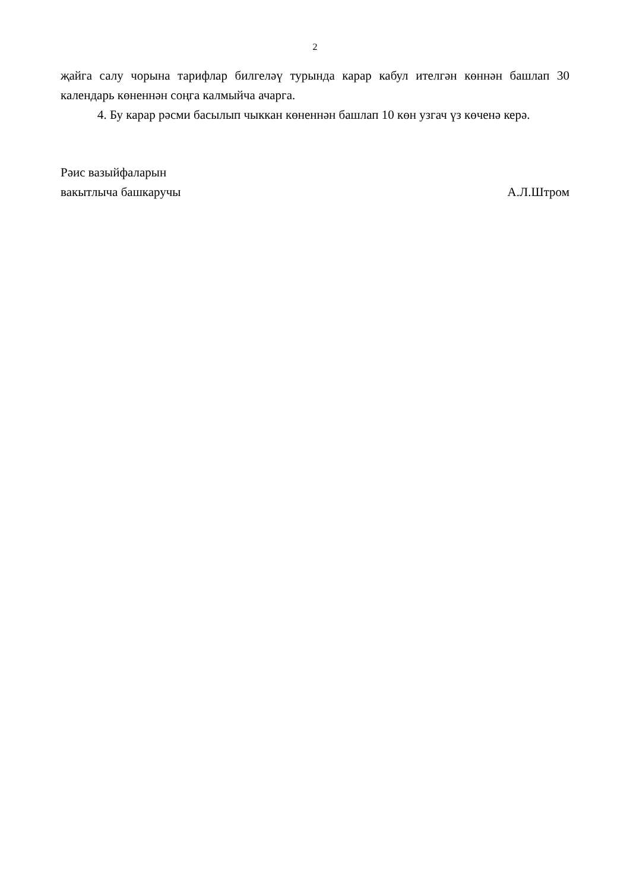2
җайга салу чорына тарифлар билгеләү турында карар кабул ителгән көннән башлап 30 календарь көненнән соңга калмыйча ачарга.
4. Бу карар рәсми басылып чыккан көненнән башлап 10 көн узгач үз көченә керә.
Рәис вазыйфаларын
вакытлыча башкаручы
А.Л.Штром